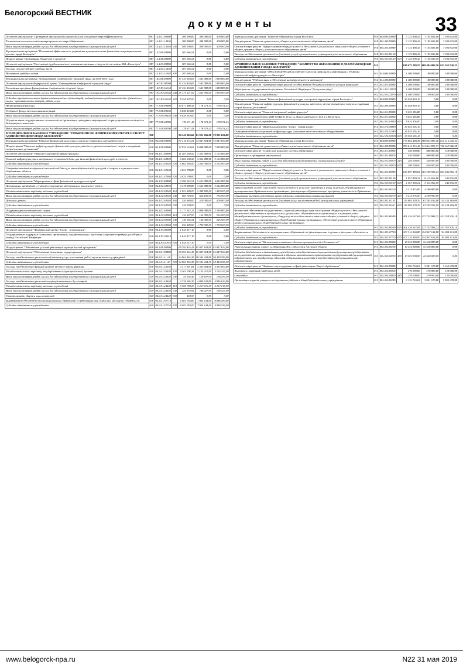Белогорский ВЕСТНИК
документы
33
| Основное мероприятие "Проведение мероприятий клининговых на повышение энергоэффективности" | 007 | 14.4.01.00000 | | 300 000,00 | 400 000,00 | 400 000,00 |
| Технические и технологические мероприятия по энергосбережению | 007 | 14.4.01.14050 | | 300 000,00 | 400 000,00 | 400 000,00 |
| Иные закупки товаров, работ и услуг для обеспечения государственных (муниципальных) нужд | 007 | 14.4.01.14050 | 240 | 300 000,00 | 400 000,00 | 400 000,00 |
| Муниципальная программа "Повышение эффективности управления муниципальными финансами и муниципальным долгом города Белогорск" | 007 | 15.0.00.00000 | | 307 686,54 | 0,00 | 0,00 |
| Подпрограмма "Организация бюджетного процесса" | 007 | 15.1.00.00000 | | 307 686,54 | 0,00 | 0,00 |
| Основное мероприятие "Исполнение судебных актов по взысканию денежных средств за счет казны МО г.Белогорск" | 007 | 15.1.02.00000 | | 307 686,54 | 0,00 | 0,00 |
| Расходы по исполнению судебных актов | 007 | 15.1.02.15030 | | 307 686,54 | 0,00 | 0,00 |
| Исполнение судебных актов | 007 | 15.1.02.15030 | 830 | 307 686,54 | 0,00 | 0,00 |
| Муниципальная программа "Формирование современной городской среды на 2018-2022 годы" | 007 | 18.0.00.00000 | | 37 435 828,02 | 1 582 000,00 | 1 800 000,00 |
| Основное мероприятие Федеральный проект "Формирование комфортной городской среды" | 007 | 18.0.F2.00000 | | 37 435 828,02 | 1 582 000,00 | 1 800 000,00 |
| Реализация программ формирования современной городской среды | 007 | 18.0.F2.55550 | | 37 435 828,02 | 1 582 000,00 | 1 800 000,00 |
| Иные закупки товаров, работ и услуг для обеспечения государственных (муниципальных) нужд | 007 | 18.0.F2.55550 | 240 | 28 177 521,02 | 1 582 000,00 | 1 800 000,00 |
| Субсидии юридическим лицам (кроме некоммерческих организаций), индивидуальным предпринимателям, физическим лицам - производителям товаров, работ, услуг | 007 | 18.0.F2.55550 | 810 | 9 258 307,00 | 0,00 | 0,00 |
| Непрограммные расходы | 007 | 77.7.00.00000 | | 10 017 490,43 | 178 571,43 | 178 571,43 |
| Резервные фонды местных администраций | 007 | 77.7.00.00330 | | 9 838 919,00 | 0,00 | 0,00 |
| Иные закупки товаров, работ и услуг для обеспечения государственных (муниципальных) нужд | 007 | 77.7.00.00330 | 240 | 9 838 919,00 | 0,00 | 0,00 |
| Осуществление государственных полномочий по организации проведения мероприятий по регулированию численности безнадзорных животных | 007 | 77.7.00.69700 | | 178 571,43 | 178 571,43 | 178 571,43 |
| Иные закупки товаров, работ и услуг для обеспечения государственных (муниципальных) нужд | 007 | 77.7.00.69700 | 240 | 178 571,43 | 178 571,43 | 178 571,43 |
| МУНИЦИПАЛЬНОЕ КАЗЕННОЕ УЧРЕЖДЕНИЕ "УПРАВЛЕНИЕ ПО ФИЗИЧЕСКОЙ КУЛЬТУРЕ И СПОРТУ АДМИНИСТРАЦИИ ГОРОДА БЕЛОГОРСК" | 010 | | | 94 341 283,66 | 81 951 656,00 | 79 951 656,00 |
| Муниципальная программа "Развитие физической культуры и спорта на территории города Белогорск" | 010 | 06.0.00.00000 | | 87 218 375,24 | 74 847 824,00 | 72 847 824,00 |
| Подпрограмма "Развитие инфраструктуры физической культуры, массового, детско-юношеского спорта и поддержка спорта высших достижений" | 010 | 06.1.00.00000 | | 17 926 519,81 | 9 000 000,00 | 7 000 000,00 |
| Основное мероприятие "Развитие спортивной инфраструктуры" | 010 | 06.1.01.00000 | | 11 487 260,50 | 3 365 000,00 | 2 155 000,00 |
| Развитие инфраструктуры и материально-технической базы для занятий физической культурой и спортом | 010 | 06.1.01.60020 | | 6 662 560,50 | 3 365 000,00 | 2 155 000,00 |
| Субсидии автономным учреждениям | 010 | 06.1.01.60020 | 620 | 6 662 560,50 | 3 365 000,00 | 2 155 000,00 |
| Совершенствование материально-технической базы для занятий физической культурой и спортом в муниципальных образованиях области | 010 | 06.1.01.S7460 | | 4 824 700,00 | 0,00 | 0,00 |
| Субсидии автономным учреждениям | 010 | 06.1.01.S7460 | 620 | 4 824 700,00 | 0,00 | 0,00 |
| Основное мероприятие "Мероприятия в сфере физической культуры и спорта" | 010 | 06.1.02.00000 | | 4 596 242,21 | 5 635 000,00 | 4 845 000,00 |
| Организация, проведение и участие в спортивных мероприятиях различного уровня | 010 | 06.1.02.60040 | | 3 479 000,00 | 3 635 000,00 | 2 645 000,00 |
| Расходы на выплаты персоналу казенных учреждений | 010 | 06.1.02.60040 | 110 | 1 921 380,00 | 2 449 900,00 | 1 480 000,00 |
| Иные закупки товаров, работ и услуг для обеспечения государственных (муниципальных) нужд | 010 | 06.1.02.60040 | 240 | 963 740,00 | 656 100,00 | 765 000,00 |
| Премии и гранты | 010 | 06.1.02.60040 | 350 | 350 880,00 | 310 000,00 | 400 000,00 |
| Субсидии автономным учреждениям | 010 | 06.1.02.60040 | 620 | 243 000,00 | 0,00 | 0,00 |
| Поддержка детско-юношеского спорта | 010 | 06.1.02.60060 | | 1 117 242,21 | 2 000 000,00 | 2 200 000,00 |
| Расходы на выплаты персоналу казенных учреждений | 010 | 06.1.02.60060 | 110 | 135 567,00 | 154 000,00 | 255 000,00 |
| Иные закупки товаров, работ и услуг для обеспечения государственных (муниципальных) нужд | 010 | 06.1.02.60060 | 240 | 146 185,31 | 146 000,00 | 245 000,00 |
| Субсидии автономным учреждениям | 010 | 06.1.02.60060 | 620 | 835 489,90 | 1 700 000,00 | 1 700 000,00 |
| Основное мероприятие "Федеральный проект "Спорт - норма жизни" | 010 | 06.1.P5.00000 | | 1 843 017,10 | 0,00 | 0,00 |
| Государственная поддержка спортивных организаций, осуществляющих подготовку спортивного резерва для сборных команд Российской Федерации | 010 | 06.1.P5.50810 | | 1 843 017,10 | 0,00 | 0,00 |
| Субсидии автономным учреждениям | 010 | 06.1.P5.50810 | 620 | 1 843 017,10 | 0,00 | 0,00 |
| Подпрограмма "Обеспечение условий реализации муниципальной программы" | 010 | 06.2.00.00000 | | 69 291 855,43 | 65 847 824,00 | 65 847 824,00 |
| Основное мероприятие "Обеспечение реализации подпрограммы" | 010 | 06.2.01.00000 | | 69 291 855,43 | 65 847 824,00 | 65 847 824,00 |
| Расходы на обеспечение деятельности (оказание услуг, выполнение работ) муниципальных учреждений | 010 | 06.2.01.11110 | | 54 964 965,39 | 50 595 434,00 | 50 440 295,00 |
| Субсидии автономным учреждениям | 010 | 06.2.01.11110 | 620 | 54 964 965,39 | 50 595 434,00 | 50 440 295,00 |
| Расходы на обеспечение функций органов местного самоуправления | 010 | 06.2.01.33330 | | 3 417 001,84 | 3 302 604,00 | 3 302 604,00 |
| Расходы на выплаты персоналу государственных (муниципальных) органов | 010 | 06.2.01.33330 | 120 | 3 361 706,38 | 3 163 417,00 | 3 163 417,00 |
| Иные закупки товаров, работ и услуг для обеспечения государственных (муниципальных) нужд | 010 | 06.2.01.33330 | 240 | 55 295,46 | 139 187,00 | 139 187,00 |
| Расходы на обеспечение деятельности централизованных бухгалтерий | 010 | 06.2.01.44440 | | 4 228 105,20 | 4 006 642,00 | 4 006 642,00 |
| Расходы на выплаты персоналу казенных учреждений | 010 | 06.2.01.44440 | 110 | 3 502 780,26 | 3 257 215,00 | 3 257 215,00 |
| Иные закупки товаров, работ и услуг для обеспечения государственных (муниципальных) нужд | 010 | 06.2.01.44440 | 240 | 724 974,94 | 749 427,00 | 749 427,00 |
| Уплата налогов, сборов и иных платежей | 010 | 06.2.01.44440 | 850 | 350,00 | 0,00 | 0,00 |
| Выравнивание обеспеченности муниципальных образований по реализации ими отдельных расходных обязательств | 010 | 06.2.01.S7710 | | 6 681 783,00 | 7 943 144,00 | 8 098 283,00 |
| Субсидии автономным учреждениям | 010 | 06.2.01.S7710 | 620 | 6 681 783,00 | 7 943 144,00 | 8 098 283,00 |
| Муниципальная программа "Развитие образования города Белогорск" | 010 | 08.0.00.00000 | | 7 122 908,42 | 7 103 832,00 | 7 103 832,00 |
| Подпрограмма "Развитие дошкольного, общего и дополнительного образования детей" | 010 | 08.1.00.00000 | | 7 122 908,42 | 7 103 832,00 | 7 103 832,00 |
| Основное мероприятие "Предоставление общедоступного и бесплатного дошкольного, начального общего, основного общего, среднего общего, дополнительного образования детей" | 010 | 08.1.02.00000 | | 7 122 908,42 | 7 103 832,00 | 7 103 832,00 |
| Расходы на обеспечение деятельности (оказание услуг) муниципальных учреждений дополнительного образования | 010 | 08.1.02.08130 | | 7 122 908,42 | 7 103 832,00 | 7 103 832,00 |
| Субсидии автономным учреждениям | 010 | 08.1.02.08130 | 620 | 7 122 908,42 | 7 103 832,00 | 7 103 832,00 |
| МУНИЦИПАЛЬНОЕ КАЗЕННОЕ УЧРЕЖДЕНИЕ "КОМИТЕТ ПО ОБРАЗОВАНИЮ И ДЕЛАМ МОЛОДЕЖИ АДМИНИСТРАЦИИ ГОРОДА БЕЛОГОРСК" | 012 | | | 810 673 299,55 | 889 404 806,58 | 812 565 536,35 |
| Муниципальная программа "Обеспечение беспрепятственного доступа инвалидов к информации и объектам социальной инфраструктуры в г. Белогорск" | 012 | 04.0.00.00000 | | 1 500 000,00 | 100 000,00 | 100 000,00 |
| Подпрограмма "Реабилитация и обеспечение жизнедеятельности инвалидов" | 012 | 04.1.00.00000 | | 1 500 000,00 | 100 000,00 | 100 000,00 |
| Основное мероприятие "Проведение мероприятий по обеспечению беспрепятственного доступа инвалидов" | 012 | 04.1.01.00000 | | 1 500 000,00 | 100 000,00 | 100 000,00 |
| Мероприятия государственной программы Российской Федерации "Доступная среда" | 012 | 04.1.01.L0270 | | 1 500 000,00 | 100 000,00 | 100 000,00 |
| Субсидии автономным учреждениям | 012 | 04.1.01.L0270 | 620 | 1 500 000,00 | 100 000,00 | 100 000,00 |
| Муниципальная программа "Развитие физической культуры и спорта на территории города Белогорск" | 012 | 06.0.00.00000 | | 35 658 810,16 | 0,00 | 0,00 |
| Подпрограмма "Развитие инфраструктуры физической культуры, массового, детско-юношеского спорта и поддержка спорта высших достижений" | 012 | 06.1.00.00000 | | 35 658 810,16 | 0,00 | 0,00 |
| Основное мероприятие "Развитие спортивной инфраструктуры" | 012 | 06.1.01.00000 | | 9 625 305,00 | 0,00 | 0,00 |
| Устройство спортивной зоны МОУ СОШ № 10 по ул. Никольское шоссе, 65А в г. Белогорск | 012 | 06.1.01.60030 | | 9 625 305,00 | 0,00 | 0,00 |
| Субсидии автономным учреждениям | 012 | 06.1.01.60030 | 620 | 9 625 305,00 | 0,00 | 0,00 |
| Основное мероприятие "Федеральный проект "Спорт - норма жизни" | 012 | 06.1.P5.00000 | | 26 033 505,16 | 0,00 | 0,00 |
| Оснащение объектов спортивной инфраструктуры спортивно-технологическим оборудованием | 012 | 06.1.P5.52280 | | 26 033 505,16 | 0,00 | 0,00 |
| Субсидии автономным учреждениям | 012 | 06.1.P5.52280 | 620 | 26 033 505,16 | 0,00 | 0,00 |
| Муниципальная программа "Развитие образования города Белогорск" | 012 | 08.0.00.00000 | | 773 064 489,39 | 889 054 806,58 | 812 215 536,35 |
| Подпрограмма "Развитие дошкольного, общего и дополнительного образования детей" | 012 | 08.1.00.00000 | | 705 816 216,42 | 741 814 022,77 | 746 557 686,30 |
| Основное мероприятие "Содействие развитию системы образования" | 012 | 08.1.01.00000 | | 450 000,00 | 880 000,00 | 510 000,00 |
| Организация и проведение мероприятий | 012 | 08.1.01.08010 | | 450 000,00 | 880 000,00 | 510 000,00 |
| Иные закупки товаров, работ и услуг для обеспечения государственных (муниципальных) нужд | 012 | 08.1.01.08010 | 240 | 250 000,00 | 250 000,00 | 180 000,00 |
| Субсидии автономным учреждениям | 012 | 08.1.01.08010 | 620 | 200 000,00 | 630 000,00 | 330 000,00 |
| Основное мероприятие "Предоставление общедоступного и бесплатного дошкольного, начального общего, основного общего, среднего общего, дополнительного образования детей" | 012 | 08.1.02.00000 | | 626 897 990,84 | 662 239 583,23 | 684 045 885,10 |
| Расходы на обеспечение деятельности (оказание услуг) муниципальных учреждений дополнительного образования | 012 | 08.1.02.08130 | | 1 057 939,24 | 8 115 853,00 | 546 935,00 |
| Субсидии автономным учреждениям | 012 | 08.1.02.08130 | 620 | 1 057 939,24 | 8 115 853,00 | 546 935,00 |
| Предоставление полной (частичной) оплаты стоимости услуги по присмотру и уходу за детьми, обучающимися в муниципальных образовательных организациях, реализующих образовательную программу дошкольного образования | 012 | 08.1.02.08210 | | 3 213 875,00 | 4 200 000,00 | 0,00 |
| Социальные выплаты гражданам, кроме публичных нормативных социальных выплат | 012 | 08.1.02.08210 | 320 | 3 213 875,00 | 4 200 000,00 | 0,00 |
| Расходы на обеспечение деятельности (оказание услуг, выполнение работ) муниципальных учреждений | 012 | 08.1.02.11110 | | 113 983 170,76 | 87 203 015,00 | 135 134 383,00 |
| Субсидии автономным учреждениям | 012 | 08.1.02.11110 | 620 | 113 983 170,76 | 87 203 015,00 | 135 134 383,00 |
| Финансовое обеспечение государственных гарантий реализации прав на получение общедоступного и бесплатного дошкольного образования в муниципальных дошкольных образовательных организациях и муниципальных общеобразовательных организациях, общедоступного и бесплатного начального общего, основного общего, среднего общего образования в муниципальных общеобразовательных организациях, обеспечение дополнительного образования детей в муниципальных общеобразовательных организациях | 012 | 08.1.02.88500 | | 401 426 637,84 | 427 753 983,23 | 453 760 326,10 |
| Субсидии автономным учреждениям | 012 | 08.1.02.88500 | 620 | 401 426 637,84 | 427 753 983,23 | 453 760 326,10 |
| Выравнивание обеспеченности муниципальных образований по реализации ими отдельных расходных обязательств | 012 | 08.1.02.S7710 | | 107 216 368,00 | 134 967 614,00 | 94 604 321,00 |
| Субсидии автономным учреждениям | 012 | 08.1.02.S7710 | 620 | 107 216 368,00 | 134 967 614,00 | 94 604 321,00 |
| Основное мероприятие "Капитальные вложения в объекты муниципальной собственности" | 012 | 08.1.03.00000 | | 10 324 000,00 | 16 650 000,00 | 0,00 |
| Реконструкция здания тира по ул.Ленинская,38 в г. Белогорск Амурской области | 012 | 08.1.03.08220 | | 10 324 000,00 | 16 650 000,00 | 0,00 |
| Субсидии бюджетным и автономным учреждениям, государственным (муниципальным) унитарным предприятиям на осуществление капитальных вложений в объекты капитального строительства государственной (муниципальной) собственности или приобретение объектов недвижимого имущества в государственную (муниципальную) собственность | 012 | 08.1.03.08220 | 460 | 10 324 000,00 | 16 650 000,00 | 0,00 |
| Основное мероприятие "Оказание мер поддержки в сфере реализации общего образования" | 012 | 08.1.04.00000 | | 2 395 718,81 | 2 301 570,00 | 2 151 570,00 |
| Выплаты и поддержка одаренных детей | 012 | 08.1.04.08050 | | 270 000,00 | 270 000,00 | 120 000,00 |
| Стипендии | 012 | 08.1.04.08050 | 340 | 270 000,00 | 270 000,00 | 120 000,00 |
| Организация подвоза учащихся из отдаленных районов к общеобразовательным учреждениям | 012 | 08.1.04.08200 | | 2 125 718,81 | 2 031 570,00 | 2 031 570,00 |
www.belogorck-npa.ru N22 31 мая 2019